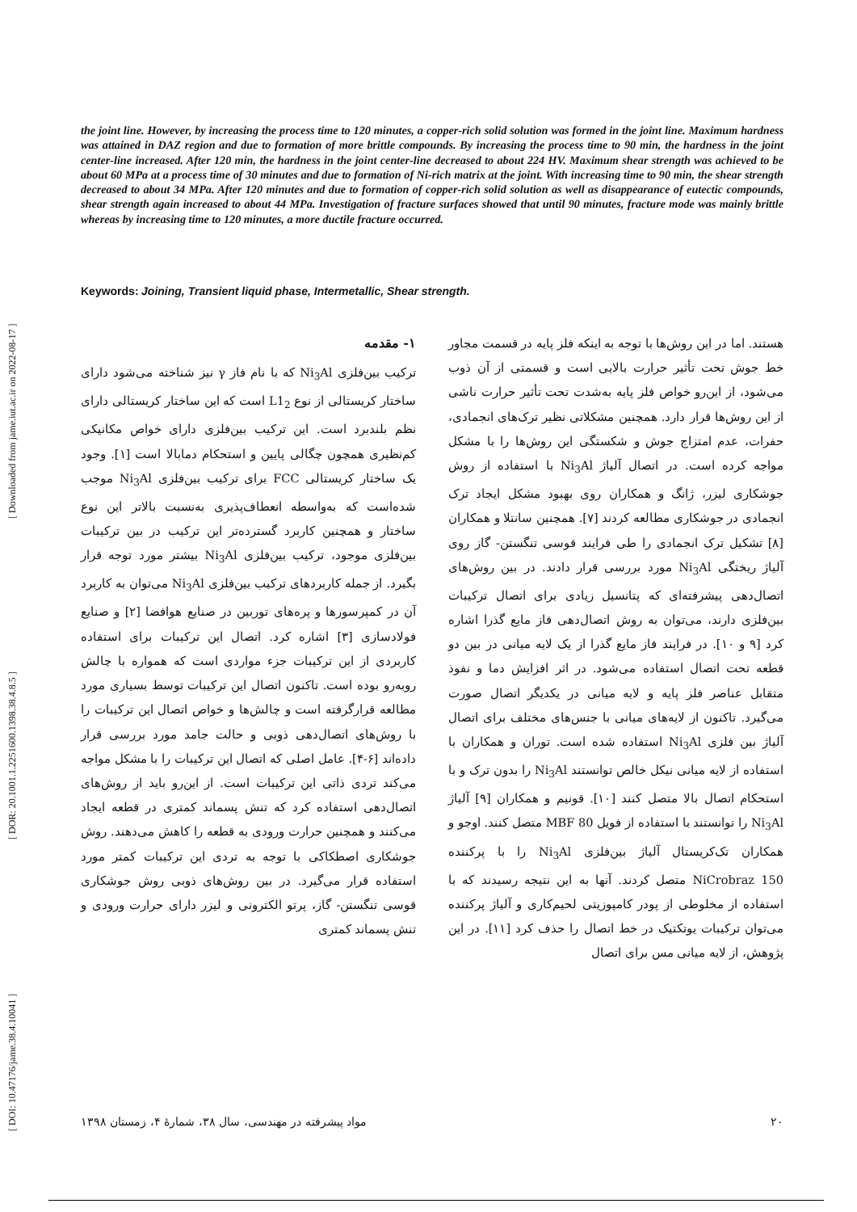[ DOI: 10.47176/jame.38.4.10041 ] [ DOR: 20.1001.1.2251600.1398.38.4.8.5 ] [ Downloaded from jame.iut.ac.ir on 2022-08-17 ]
the joint line. However, by increasing the process time to 120 minutes, a copper-rich solid solution was formed in the joint line. Maximum hardness was attained in DAZ region and due to formation of more brittle compounds. By increasing the process time to 90 min, the hardness in the joint center-line increased. After 120 min, the hardness in the joint center-line decreased to about 224 HV. Maximum shear strength was achieved to be about 60 MPa at a process time of 30 minutes and due to formation of Ni-rich matrix at the joint. With increasing time to 90 min, the shear strength decreased to about 34 MPa. After 120 minutes and due to formation of copper-rich solid solution as well as disappearance of eutectic compounds, shear strength again increased to about 44 MPa. Investigation of fracture surfaces showed that until 90 minutes, fracture mode was mainly brittle whereas by increasing time to 120 minutes, a more ductile fracture occurred.
Keywords: Joining, Transient liquid phase, Intermetallic, Shear strength.
۱- مقدمه
ترکیب بین‌فلزی Ni<sub>3</sub>Al که با نام فاز γ نیز شناخته می‌شود دارای ساختار کریستالی از نوع L1<sub>2</sub> است که این ساختار کریستالی دارای نظم بلندبرد است. این ترکیب بین‌فلزی دارای خواص مکانیکی کم‌نظیری همچون چگالی پایین و استحکام دمابالا است [۱]. وجود یک ساختار کریستالی FCC برای ترکیب بین‌فلزی Ni<sub>3</sub>Al موجب شده‌است که به‌واسطه انعطاف‌پذیری به‌نسبت بالاتر این نوع ساختار و همچنین کاربرد گسترده‌تر این ترکیب در بین ترکیبات بین‌فلزی موجود، ترکیب بین‌فلزی Ni<sub>3</sub>Al بیشتر مورد توجه قرار بگیرد. از جمله کاربردهای ترکیب بین‌فلزی Ni<sub>3</sub>Al می‌توان به کاربرد آن در کمپرسورها و پره‌های توربین در صنایع هوافضا [۲] و صنایع فولادسازی [۳] اشاره کرد. اتصال این ترکیبات برای استفاده کاربردی از این ترکیبات جزء مواردی است که همواره با چالش روبه‌رو بوده است. تاکنون اتصال این ترکیبات توسط بسیاری مورد مطالعه قرارگرفته است و چالش‌ها و خواص اتصال این ترکیبات را با روش‌های اتصال‌دهی ذوبی و حالت جامد مورد بررسی قرار داده‌اند [۶-۴]. عامل اصلی که اتصال این ترکیبات را با مشکل مواجه می‌کند تردی ذاتی این ترکیبات است. از این‌رو باید از روش‌های اتصال‌دهی استفاده کرد که تنش پسماند کمتری در قطعه ایجاد می‌کنند و همچنین حرارت ورودی به قطعه را کاهش می‌دهند. روش جوشکاری اصطکاکی با توجه به تردی این ترکیبات کمتر مورد استفاده قرار می‌گیرد. در بین روش‌های ذوبی روش جوشکاری قوسی تنگستن- گاز، پرتو الکترونی و لیزر دارای حرارت ورودی و تنش پسماند کمتری
هستند. اما در این روش‌ها با توجه به اینکه فلز پایه در قسمت مجاور خط جوش تحت تأثیر حرارت بالایی است و قسمتی از آن ذوب می‌شود، از این‌رو خواص فلز پایه به‌شدت تحت تأثیر حرارت ناشی از این روش‌ها قرار دارد. همچنین مشکلاتی نظیر ترک‌های انجمادی، حفرات، عدم امتزاج جوش و شکستگی این روش‌ها را با مشکل مواجه کرده است. در اتصال آلیاژ Ni<sub>3</sub>Al با استفاده از روش جوشکاری لیزر، ژانگ و همکاران روی بهبود مشکل ایجاد ترک انجمادی در جوشکاری مطالعه کردند [۷]. همچنین سانتلا و همکاران [۸] تشکیل ترک انجمادی را طی فرایند قوسی تنگستن- گاز روی آلیاژ ریختگی Ni<sub>3</sub>Al مورد بررسی قرار دادند. در بین روش‌های اتصال‌دهی پیشرفته‌ای که پتانسیل زیادی برای اتصال ترکیبات بین‌فلزی دارند، می‌توان به روش اتصال‌دهی فاز مایع گذرا اشاره کرد [۹ و ۱۰]. در فرایند فاز مایع گذرا از یک لایه میانی در بین دو قطعه تحت اتصال استفاده می‌شود. در اثر افزایش دما و نفوذ متقابل عناصر فلز پایه و لایه میانی در یکدیگر اتصال صورت می‌گیرد. تاکنون از لایه‌های میانی با جنس‌های مختلف برای اتصال آلیاژ بین فلزی Ni<sub>3</sub>Al استفاده شده است. توران و همکاران با استفاده از لایه میانی نیکل خالص توانستند Ni<sub>3</sub>Al را بدون ترک و با استحکام اتصال بالا متصل کنند [۱۰]. قونیم و همکاران [۹] آلیاژ Ni<sub>3</sub>Al را توانستند با استفاده از فویل MBF 80 متصل کنند. اوجو و همکاران تک‌کریستال آلیاژ بین‌فلزی Ni<sub>3</sub>Al را با پرکننده NiCrobraz 150 متصل کردند. آنها به این نتیجه رسیدند که با استفاده از مخلوطی از پودر کامپوزیتی لحیم‌کاری و آلیاژ پرکننده می‌توان ترکیبات یوتکتیک در خط اتصال را حذف کرد [۱۱]. در این پژوهش، از لایه میانی مس برای اتصال
۲۰ مواد پیشرفته در مهندسی، سال ۳۸، شمارهٔ ۴، زمستان ۱۳۹۸